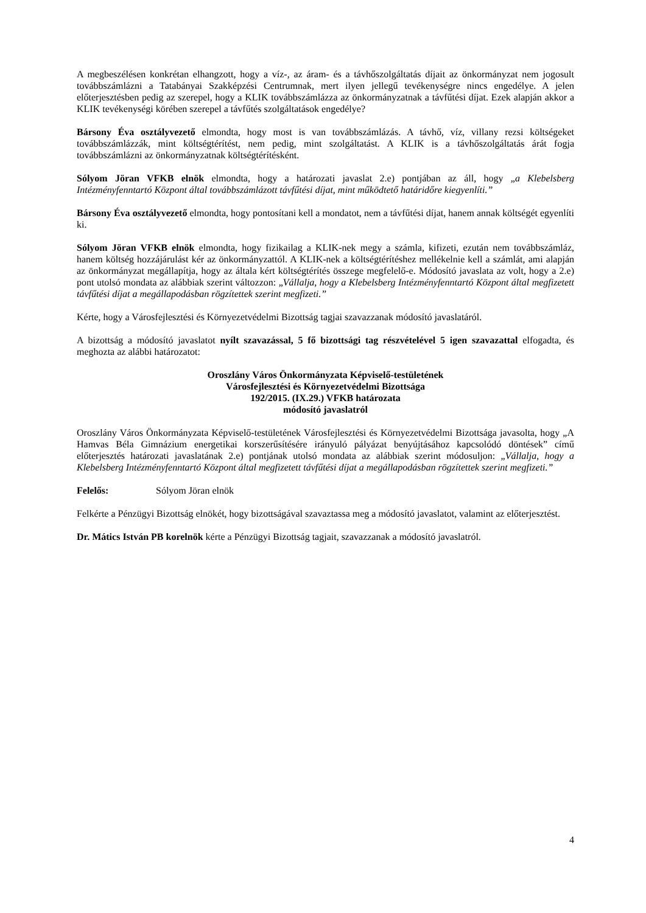A megbeszélésen konkrétan elhangzott, hogy a víz-, az áram- és a távhőszolgáltatás díjait az önkormányzat nem jogosult továbbszámlázni a Tatabányai Szakképzési Centrumnak, mert ilyen jellegű tevékenységre nincs engedélye. A jelen előterjesztésben pedig az szerepel, hogy a KLIK továbbszámlázza az önkormányzatnak a távfűtési díjat. Ezek alapján akkor a KLIK tevékenységi körében szerepel a távfűtés szolgáltatások engedélye?
Bársony Éva osztályvezető elmondta, hogy most is van továbbszámlázás. A távhő, víz, villany rezsi költségeket továbbszámlázzák, mint költségtérítést, nem pedig, mint szolgáltatást. A KLIK is a távhőszolgáltatás árát fogja továbbszámlázni az önkormányzatnak költségtérítésként.
Sólyom Jöran VFKB elnök elmondta, hogy a határozati javaslat 2.e) pontjában az áll, hogy „a Klebelsberg Intézményfenntartó Központ által továbbszámlázott távfűtési díjat, mint működtető határidőre kiegyenlíti.”
Bársony Éva osztályvezető elmondta, hogy pontosítani kell a mondatot, nem a távfűtési díjat, hanem annak költségét egyenlíti ki.
Sólyom Jöran VFKB elnök elmondta, hogy fizikailag a KLIK-nek megy a számla, kifizeti, ezután nem továbbszámláz, hanem költség hozzájárulást kér az önkormányzattól. A KLIK-nek a költségtérítéshez mellékelnie kell a számlát, ami alapján az önkormányzat megállapítja, hogy az általa kért költségtérítés összege megfelelő-e. Módosító javaslata az volt, hogy a 2.e) pont utolsó mondata az alábbiak szerint változzon: „Vállalja, hogy a Klebelsberg Intézményfenntartó Központ által megfizetett távfűtési díjat a megállapodásban rögzítettek szerint megfizeti.”
Kérte, hogy a Városfejlesztési és Környezetvédelmi Bizottság tagjai szavazzanak módosító javaslatáról.
A bizottság a módosító javaslatot nyílt szavazással, 5 fő bizottsági tag részvételével 5 igen szavazattal elfogadta, és meghozta az alábbi határozatot:
Oroszlány Város Önkormányzata Képviselő-testületének
Városfejlesztési és Környezetvédelmi Bizottsága
192/2015. (IX.29.) VFKB határozata
módosító javaslatról
Oroszlány Város Önkormányzata Képviselő-testületének Városfejlesztési és Környezetvédelmi Bizottsága javasolta, hogy „A Hamvas Béla Gimnázium energetikai korszerűsítésére irányuló pályázat benyújtásához kapcsolódó döntések” című előterjesztés határozati javaslatának 2.e) pontjának utolsó mondata az alábbiak szerint módosuljon: „Vállalja, hogy a Klebelsberg Intézményfenntartó Központ által megfizetett távfűtési díjat a megállapodásban rögzítettek szerint megfizeti.”
Felelős: Sólyom Jöran elnök
Felkérte a Pénzügyi Bizottság elnökét, hogy bizottságával szavaztassa meg a módosító javaslatot, valamint az előterjesztést.
Dr. Mátics István PB korelnök kérte a Pénzügyi Bizottság tagjait, szavazzanak a módosító javaslatról.
4